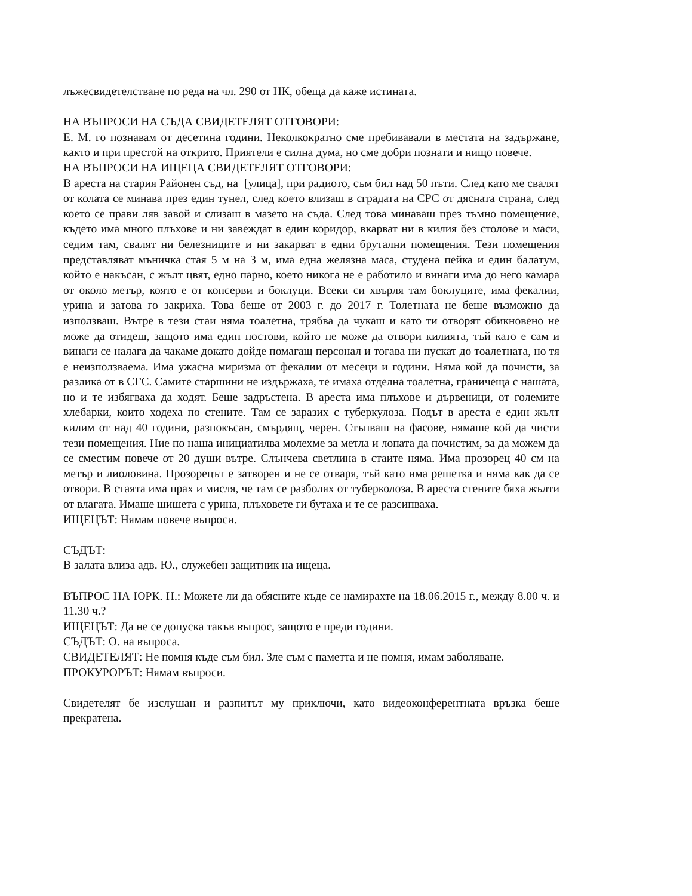лъжесвидетелстване по реда на чл. 290 от НК, обеща да каже истината.
НА ВЪПРОСИ НА СЪДА СВИДЕТЕЛЯТ ОТГОВОРИ:
Е. М. го познавам от десетина години. Неколкократно сме пребивавали в местата на задържане, както и при престой на открито. Приятели е силна дума, но сме добри познати и нищо повече.
НА ВЪПРОСИ НА ИЩЕЦА СВИДЕТЕЛЯТ ОТГОВОРИ:
В ареста на стария Районен съд, на [улица], при радиото, съм бил над 50 пъти. След като ме свалят от колата се минава през един тунел, след което влизаш в сградата на СРС от дясната страна, след което се прави ляв завой и слизаш в мазето на съда. След това минаваш през тъмно помещение, където има много плъхове и ни завеждат в един коридор, вкарват ни в килия без столове и маси, седим там, свалят ни белезниците и ни закарват в едни брутални помещения. Тези помещения представляват мъничка стая 5 м на 3 м, има една желязна маса, студена пейка и един балатум, който е накъсан, с жълт цвят, едно парно, което никога не е работило и винаги има до него камара от около метър, която е от консерви и боклуци. Всеки си хвърля там боклуците, има фекалии, урина и затова го закриха. Това беше от 2003 г. до 2017 г. Толетната не беше възможно да използваш. Вътре в тези стаи няма тоалетна, трябва да чукаш и като ти отворят обикновено не може да отидеш, защото има един постови, който не може да отвори килията, тъй като е сам и винаги се налага да чакаме докато дойде помагащ персонал и тогава ни пускат до тоалетната, но тя е неизползваема. Има ужасна миризма от фекалии от месеци и години. Няма кой да почисти, за разлика от в СГС. Самите старшини не издържаха, те имаха отделна тоалетна, граничеща с нашата, но и те избягваха да ходят. Беше задръстена. В ареста има плъхове и дървеници, от големите хлебарки, които ходеха по стените. Там се заразих с туберкулоза. Подът в ареста е един жълт килим от над 40 години, разпокъсан, смърдящ, черен. Стъпваш на фасове, нямаше кой да чисти тези помещения. Ние по наша инициатилва молехме за метла и лопата да почистим, за да можем да се сместим повече от 20 души вътре. Слънчева светлина в стаите няма. Има прозорец 40 см на метър и лиоловина. Прозорецът е затворен и не се отваря, тъй като има решетка и няма как да се отвори. В стаята има прах и мисля, че там се разболях от туберколоза. В ареста стените бяха жълти от влагата. Имаше шишета с урина, плъховете ги бутаха и те се разсипваха.
ИЩЕЦЪТ: Нямам повече въпроси.
СЪДЪТ:
В залата влиза адв. Ю., служебен защитник на ищеца.
ВЪПРОС НА ЮРК. Н.: Можете ли да обясните къде се намирахте на 18.06.2015 г., между 8.00 ч. и 11.30 ч.?
ИЩЕЦЪТ: Да не се допуска такъв въпрос, защото е преди години.
СЪДЪТ: О. на въпроса.
СВИДЕТЕЛЯТ: Не помня къде съм бил. Зле съм с паметта и не помня, имам заболяване.
ПРОКУРОРЪТ: Нямам въпроси.
Свидетелят бе изслушан и разпитът му приключи, като видеоконферентната връзка беше прекратена.